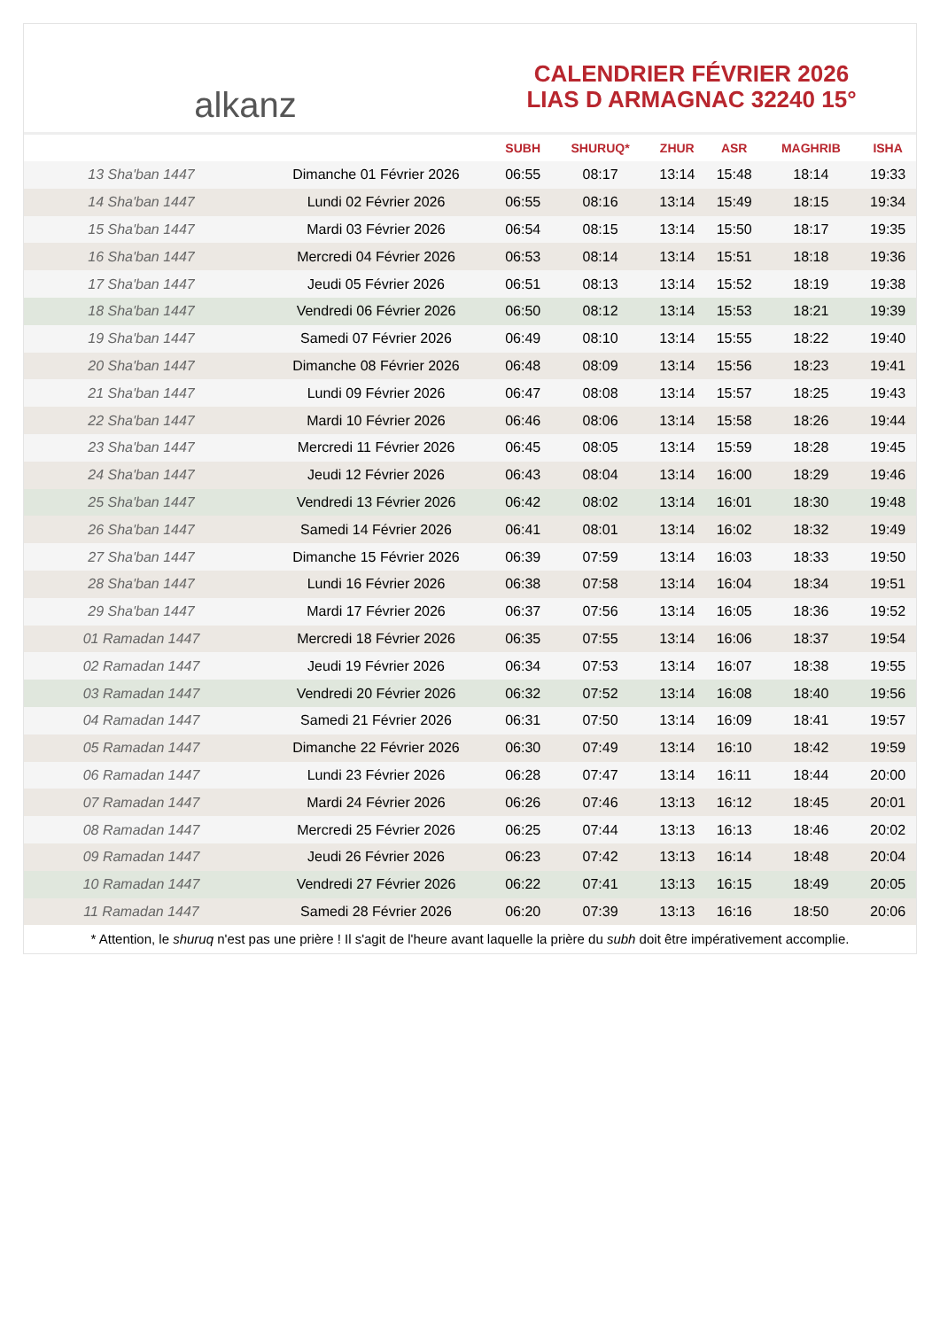alkanz
CALENDRIER FÉVRIER 2026
LIAS D ARMAGNAC 32240 15°
| | | SUBH | SHURUQ* | ZHUR | ASR | MAGHRIB | ISHA |
| --- | --- | --- | --- | --- | --- | --- | --- |
| 13 Sha'ban 1447 | Dimanche 01 Février 2026 | 06:55 | 08:17 | 13:14 | 15:48 | 18:14 | 19:33 |
| 14 Sha'ban 1447 | Lundi 02 Février 2026 | 06:55 | 08:16 | 13:14 | 15:49 | 18:15 | 19:34 |
| 15 Sha'ban 1447 | Mardi 03 Février 2026 | 06:54 | 08:15 | 13:14 | 15:50 | 18:17 | 19:35 |
| 16 Sha'ban 1447 | Mercredi 04 Février 2026 | 06:53 | 08:14 | 13:14 | 15:51 | 18:18 | 19:36 |
| 17 Sha'ban 1447 | Jeudi 05 Février 2026 | 06:51 | 08:13 | 13:14 | 15:52 | 18:19 | 19:38 |
| 18 Sha'ban 1447 | Vendredi 06 Février 2026 | 06:50 | 08:12 | 13:14 | 15:53 | 18:21 | 19:39 |
| 19 Sha'ban 1447 | Samedi 07 Février 2026 | 06:49 | 08:10 | 13:14 | 15:55 | 18:22 | 19:40 |
| 20 Sha'ban 1447 | Dimanche 08 Février 2026 | 06:48 | 08:09 | 13:14 | 15:56 | 18:23 | 19:41 |
| 21 Sha'ban 1447 | Lundi 09 Février 2026 | 06:47 | 08:08 | 13:14 | 15:57 | 18:25 | 19:43 |
| 22 Sha'ban 1447 | Mardi 10 Février 2026 | 06:46 | 08:06 | 13:14 | 15:58 | 18:26 | 19:44 |
| 23 Sha'ban 1447 | Mercredi 11 Février 2026 | 06:45 | 08:05 | 13:14 | 15:59 | 18:28 | 19:45 |
| 24 Sha'ban 1447 | Jeudi 12 Février 2026 | 06:43 | 08:04 | 13:14 | 16:00 | 18:29 | 19:46 |
| 25 Sha'ban 1447 | Vendredi 13 Février 2026 | 06:42 | 08:02 | 13:14 | 16:01 | 18:30 | 19:48 |
| 26 Sha'ban 1447 | Samedi 14 Février 2026 | 06:41 | 08:01 | 13:14 | 16:02 | 18:32 | 19:49 |
| 27 Sha'ban 1447 | Dimanche 15 Février 2026 | 06:39 | 07:59 | 13:14 | 16:03 | 18:33 | 19:50 |
| 28 Sha'ban 1447 | Lundi 16 Février 2026 | 06:38 | 07:58 | 13:14 | 16:04 | 18:34 | 19:51 |
| 29 Sha'ban 1447 | Mardi 17 Février 2026 | 06:37 | 07:56 | 13:14 | 16:05 | 18:36 | 19:52 |
| 01 Ramadan 1447 | Mercredi 18 Février 2026 | 06:35 | 07:55 | 13:14 | 16:06 | 18:37 | 19:54 |
| 02 Ramadan 1447 | Jeudi 19 Février 2026 | 06:34 | 07:53 | 13:14 | 16:07 | 18:38 | 19:55 |
| 03 Ramadan 1447 | Vendredi 20 Février 2026 | 06:32 | 07:52 | 13:14 | 16:08 | 18:40 | 19:56 |
| 04 Ramadan 1447 | Samedi 21 Février 2026 | 06:31 | 07:50 | 13:14 | 16:09 | 18:41 | 19:57 |
| 05 Ramadan 1447 | Dimanche 22 Février 2026 | 06:30 | 07:49 | 13:14 | 16:10 | 18:42 | 19:59 |
| 06 Ramadan 1447 | Lundi 23 Février 2026 | 06:28 | 07:47 | 13:14 | 16:11 | 18:44 | 20:00 |
| 07 Ramadan 1447 | Mardi 24 Février 2026 | 06:26 | 07:46 | 13:13 | 16:12 | 18:45 | 20:01 |
| 08 Ramadan 1447 | Mercredi 25 Février 2026 | 06:25 | 07:44 | 13:13 | 16:13 | 18:46 | 20:02 |
| 09 Ramadan 1447 | Jeudi 26 Février 2026 | 06:23 | 07:42 | 13:13 | 16:14 | 18:48 | 20:04 |
| 10 Ramadan 1447 | Vendredi 27 Février 2026 | 06:22 | 07:41 | 13:13 | 16:15 | 18:49 | 20:05 |
| 11 Ramadan 1447 | Samedi 28 Février 2026 | 06:20 | 07:39 | 13:13 | 16:16 | 18:50 | 20:06 |
* Attention, le shuruq n'est pas une prière ! Il s'agit de l'heure avant laquelle la prière du subh doit être impérativement accomplie.